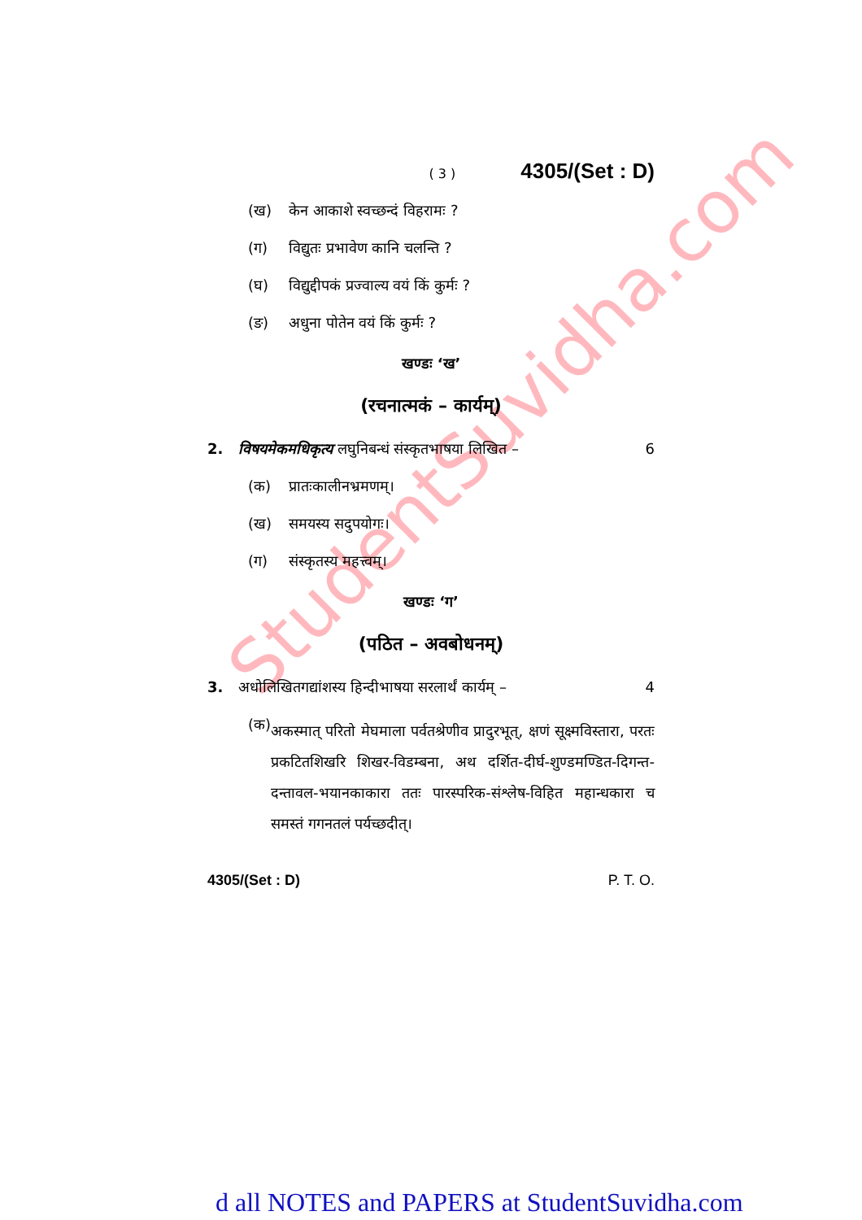StudentSuvidha.com
( 3 ) 4305/(Set : D)
(ख) केन आकाशे स्वच्छन्दं विहरामः ?
(ग) विद्युतः प्रभावेण कानि चलन्ति ?
(घ) विद्युद्दीपकं प्रज्वाल्य वयं किं कुर्मः ?
(ङ) अधुना पोतेन वयं किं कुर्मः ?
खण्डः ‘ख’
(रचनात्मकं – कार्यम्)
2. विषयमेकमधिकृत्य लघुनिबन्धं संस्कृतभाषया लिखित – 6
(क) प्रातःकालीनभ्रमणम्।
(ख) समयस्य सदुपयोगः।
(ग) संस्कृतस्य महत्त्वम्।
खण्डः ‘ग’
(पठित – अवबोधनम्)
3. अधोलिखितगद्यांशस्य हिन्दीभाषया सरलार्थं कार्यम् – 4
(क) अकस्मात् परितो मेघमाला पर्वतश्रेणीव प्रादुरभूत्, क्षणं सूक्ष्मविस्तारा, परतः प्रकटितशिखरि शिखर-विडम्बना, अथ दर्शित-दीर्घ-शुण्डमण्डित-दिगन्त-दन्तावल-भयानकाकारा ततः पारस्परिक-संश्लेष-विहित महान्धकारा च समस्तं गगनतलं पर्यच्छदीत्।
4305/(Set : D) P. T. O.
d all NOTES and PAPERS at StudentSuvidha.com